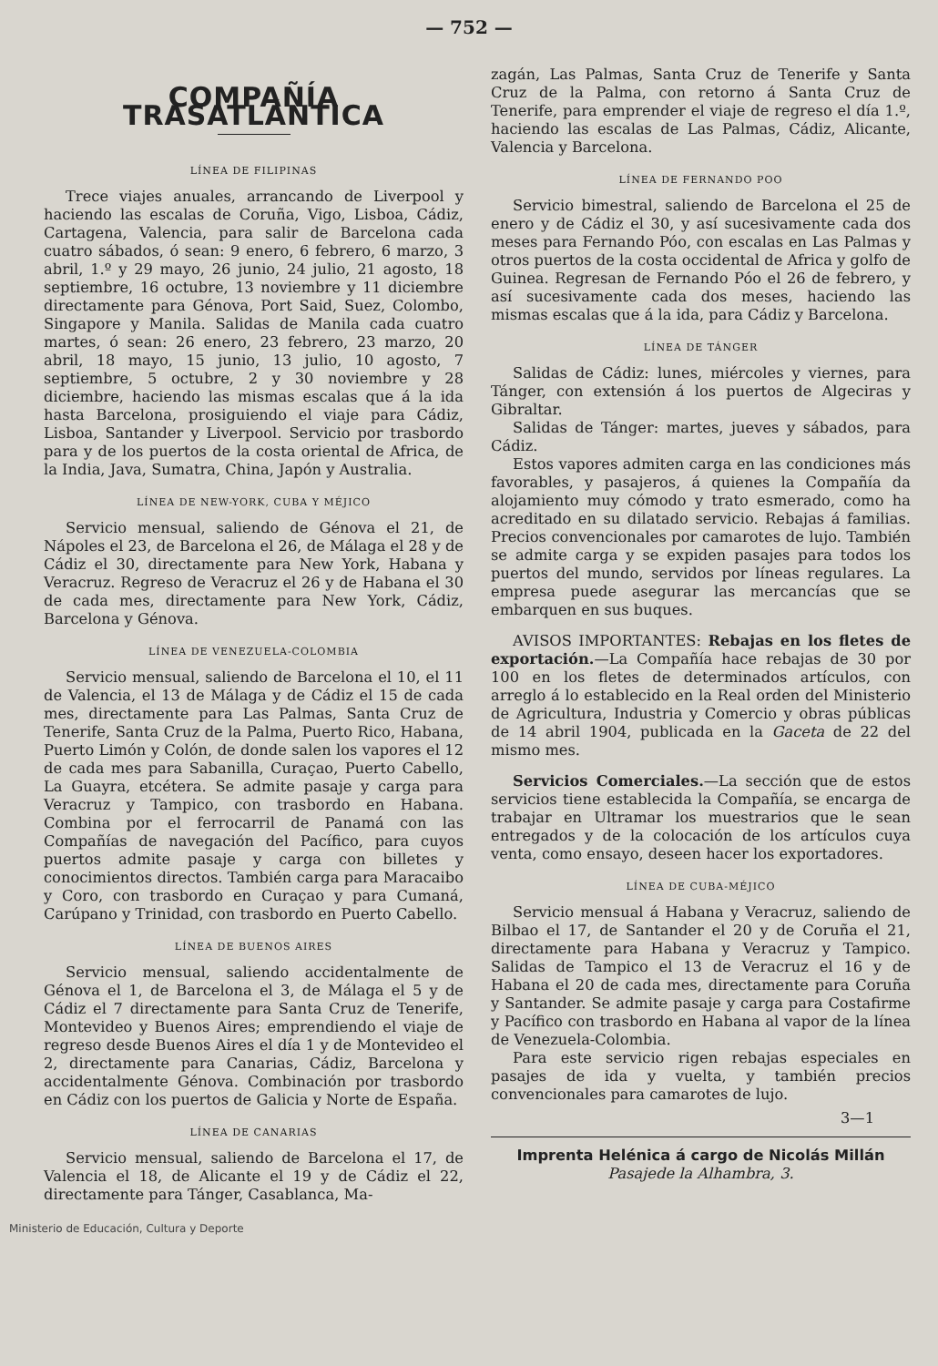— 752 —
COMPAÑÍA TRASATLÁNTICA
LÍNEA DE FILIPINAS
Trece viajes anuales, arrancando de Liverpool y haciendo las escalas de Coruña, Vigo, Lisboa, Cádiz, Cartagena, Valencia, para salir de Barcelona cada cuatro sábados, ó sean: 9 enero, 6 febrero, 6 marzo, 3 abril, 1.º y 29 mayo, 26 junio, 24 julio, 21 agosto, 18 septiembre, 16 octubre, 13 noviembre y 11 diciembre directamente para Génova, Port Said, Suez, Colombo, Singapore y Manila. Salidas de Manila cada cuatro martes, ó sean: 26 enero, 23 febrero, 23 marzo, 20 abril, 18 mayo, 15 junio, 13 julio, 10 agosto, 7 septiembre, 5 octubre, 2 y 30 noviembre y 28 diciembre, haciendo las mismas escalas que á la ida hasta Barcelona, prosiguiendo el viaje para Cádiz, Lisboa, Santander y Liverpool. Servicio por trasbordo para y de los puertos de la costa oriental de Africa, de la India, Java, Sumatra, China, Japón y Australia.
LÍNEA DE NEW-YORK, CUBA Y MÉJICO
Servicio mensual, saliendo de Génova el 21, de Nápoles el 23, de Barcelona el 26, de Málaga el 28 y de Cádiz el 30, directamente para New York, Habana y Veracruz. Regreso de Veracruz el 26 y de Habana el 30 de cada mes, directamente para New York, Cádiz, Barcelona y Génova.
LÍNEA DE VENEZUELA-COLOMBIA
Servicio mensual, saliendo de Barcelona el 10, el 11 de Valencia, el 13 de Málaga y de Cádiz el 15 de cada mes, directamente para Las Palmas, Santa Cruz de Tenerife, Santa Cruz de la Palma, Puerto Rico, Habana, Puerto Limón y Colón, de donde salen los vapores el 12 de cada mes para Sabanilla, Curaçao, Puerto Cabello, La Guayra, etcétera. Se admite pasaje y carga para Veracruz y Tampico, con trasbordo en Habana. Combina por el ferrocarril de Panamá con las Compañías de navegación del Pacífico, para cuyos puertos admite pasaje y carga con billetes y conocimientos directos. También carga para Maracaibo y Coro, con trasbordo en Curaçao y para Cumaná, Carúpano y Trinidad, con trasbordo en Puerto Cabello.
LÍNEA DE BUENOS AIRES
Servicio mensual, saliendo accidentalmente de Génova el 1, de Barcelona el 3, de Málaga el 5 y de Cádiz el 7 directamente para Santa Cruz de Tenerife, Montevideo y Buenos Aires; emprendiendo el viaje de regreso desde Buenos Aires el día 1 y de Montevideo el 2, directamente para Canarias, Cádiz, Barcelona y accidentalmente Génova. Combinación por trasbordo en Cádiz con los puertos de Galicia y Norte de España.
LÍNEA DE CANARIAS
Servicio mensual, saliendo de Barcelona el 17, de Valencia el 18, de Alicante el 19 y de Cádiz el 22, directamente para Tánger, Casablanca, Ma-
zagán, Las Palmas, Santa Cruz de Tenerife y Santa Cruz de la Palma, con retorno á Santa Cruz de Tenerife, para emprender el viaje de regreso el día 1.º, haciendo las escalas de Las Palmas, Cádiz, Alicante, Valencia y Barcelona.
LÍNEA DE FERNANDO POO
Servicio bimestral, saliendo de Barcelona el 25 de enero y de Cádiz el 30, y así sucesivamente cada dos meses para Fernando Póo, con escalas en Las Palmas y otros puertos de la costa occidental de Africa y golfo de Guinea. Regresan de Fernando Póo el 26 de febrero, y así sucesivamente cada dos meses, haciendo las mismas escalas que á la ida, para Cádiz y Barcelona.
LÍNEA DE TÁNGER
Salidas de Cádiz: lunes, miércoles y viernes, para Tánger, con extensión á los puertos de Algeciras y Gibraltar.
Salidas de Tánger: martes, jueves y sábados, para Cádiz.
Estos vapores admiten carga en las condiciones más favorables, y pasajeros, á quienes la Compañía da alojamiento muy cómodo y trato esmerado, como ha acreditado en su dilatado servicio. Rebajas á familias. Precios convencionales por camarotes de lujo. También se admite carga y se expiden pasajes para todos los puertos del mundo, servidos por líneas regulares. La empresa puede asegurar las mercancías que se embarquen en sus buques.
AVISOS IMPORTANTES: Rebajas en los fletes de exportación.—La Compañía hace rebajas de 30 por 100 en los fletes de determinados artículos, con arreglo á lo establecido en la Real orden del Ministerio de Agricultura, Industria y Comercio y obras públicas de 14 abril 1904, publicada en la Gaceta de 22 del mismo mes.
Servicios Comerciales.—La sección que de estos servicios tiene establecida la Compañía, se encarga de trabajar en Ultramar los muestrarios que le sean entregados y de la colocación de los artículos cuya venta, como ensayo, deseen hacer los exportadores.
LÍNEA DE CUBA-MÉJICO
Servicio mensual á Habana y Veracruz, saliendo de Bilbao el 17, de Santander el 20 y de Coruña el 21, directamente para Habana y Veracruz y Tampico. Salidas de Tampico el 13 de Veracruz el 16 y de Habana el 20 de cada mes, directamente para Coruña y Santander. Se admite pasaje y carga para Costafirme y Pacífico con trasbordo en Habana al vapor de la línea de Venezuela-Colombia.
Para este servicio rigen rebajas especiales en pasajes de ida y vuelta, y también precios convencionales para camarotes de lujo.
3—1
Imprenta Helénica á cargo de Nicolás Millán
Pasajede la Alhambra, 3.
Ministerio de Educación, Cultura y Deporte